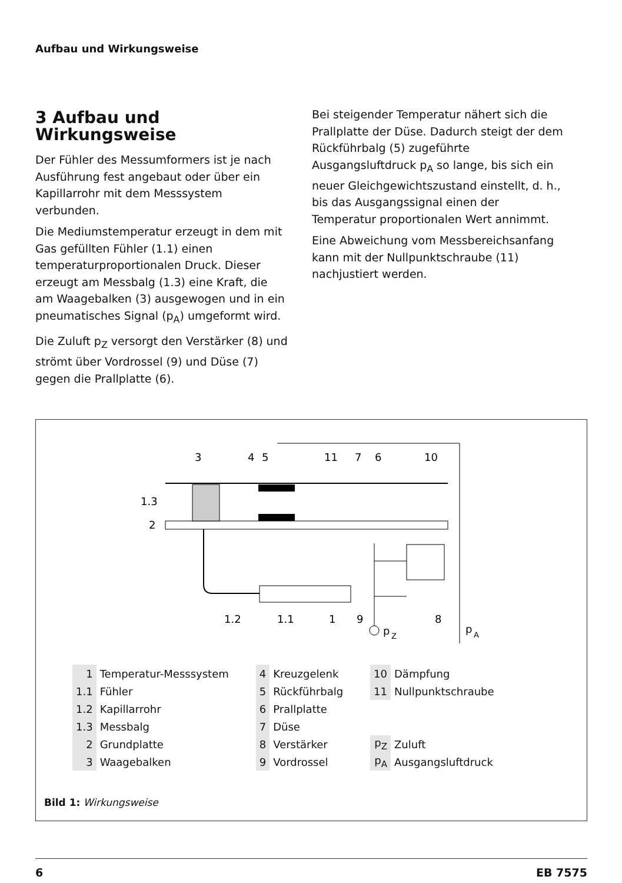Aufbau und Wirkungsweise
3 Aufbau und Wirkungsweise
Der Fühler des Messumformers ist je nach Ausführung fest angebaut oder über ein Kapillarrohr mit dem Messsystem verbunden.
Die Mediumstemperatur erzeugt in dem mit Gas gefüllten Fühler (1.1) einen temperaturproportionalen Druck. Dieser erzeugt am Messbalg (1.3) eine Kraft, die am Waagebalken (3) ausgewogen und in ein pneumatisches Signal (p<sub>A</sub>) umgeformt wird.
Die Zuluft p<sub>Z</sub> versorgt den Verstärker (8) und strömt über Vordrossel (9) und Düse (7) gegen die Prallplatte (6).
Bei steigender Temperatur nähert sich die Prallplatte der Düse. Dadurch steigt der dem Rückführbalg (5) zugeführte Ausgangsluftdruck p<sub>A</sub> so lange, bis sich ein neuer Gleichgewichtszustand einstellt, d. h., bis das Ausgangssignal einen der Temperatur proportionalen Wert annimmt.
Eine Abweichung vom Messbereichsanfang kann mit der Nullpunktschraube (11) nachjustiert werden.
3
4
5
11
7
6
10
1.3
2
1.2
1.1
1
9
8
p
Z
p
A
| 1 | Temperatur-Messsystem |
| 1.1 | Fühler |
| 1.2 | Kapillarrohr |
| 1.3 | Messbalg |
| 2 | Grundplatte |
| 3 | Waagebalken |
| 4 | Kreuzgelenk |
| 5 | Rückführbalg |
| 6 | Prallplatte |
| 7 | Düse |
| 8 | Verstärker |
| 9 | Vordrossel |
| 10 | Dämpfung |
| 11 | Nullpunktschraube |
| p<sub>Z</sub> | Zuluft |
| p<sub>A</sub> | Ausgangsluftdruck |
Bild 1: Wirkungsweise
6 EB 7575